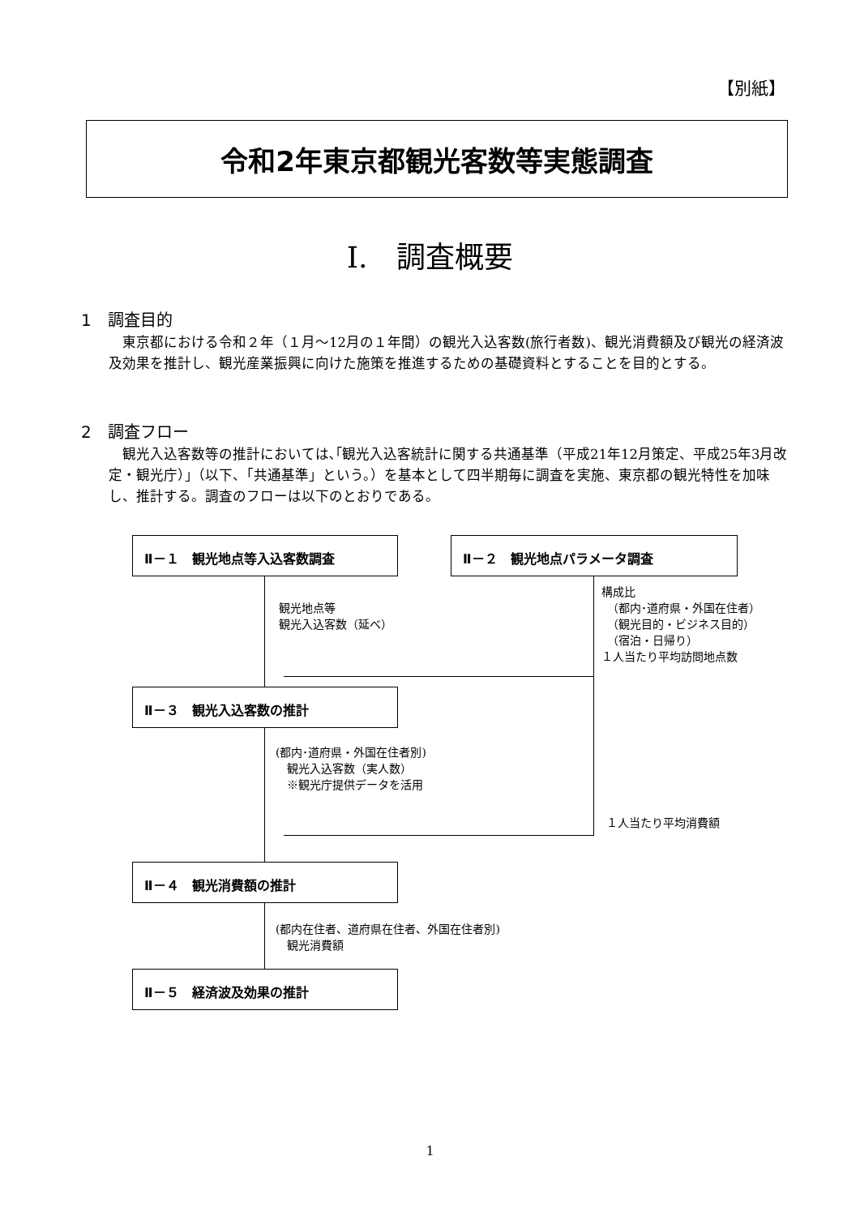【別紙】
令和2年東京都観光客数等実態調査
Ⅰ.　調査概要
1　調査目的
東京都における令和２年（１月～12月の１年間）の観光入込客数(旅行者数)、観光消費額及び観光の経済波及効果を推計し、観光産業振興に向けた施策を推進するための基礎資料とすることを目的とする。
2　調査フロー
観光入込客数等の推計においては､｢観光入込客統計に関する共通基準（平成21年12月策定、平成25年3月改定・観光庁）｣（以下、「共通基準」という。）を基本として四半期毎に調査を実施、東京都の観光特性を加味し、推計する。調査のフローは以下のとおりである。
Ⅱ－１　観光地点等入込客数調査 Ⅱ－２　観光地点パラメータ調査
Ⅱ－３　観光入込客数の推計
Ⅱ－４　観光消費額の推計
Ⅱ－５　経済波及効果の推計
観光地点等
観光入込客数（延べ）
構成比
　（都内･道府県・外国在住者）
　（観光目的・ビジネス目的）
　（宿泊・日帰り）
１人当たり平均訪問地点数
(都内･道府県・外国在住者別)
　観光入込客数（実人数）
　※観光庁提供データを活用
１人当たり平均消費額
(都内在住者、道府県在住者、外国在住者別)
　観光消費額
1